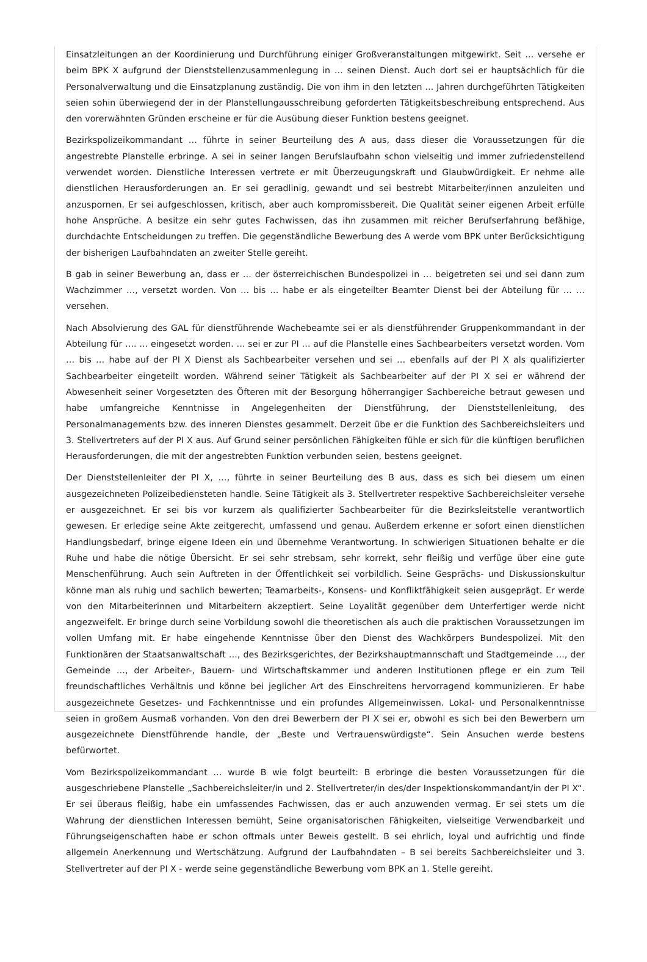Einsatzleitungen an der Koordinierung und Durchführung einiger Großveranstaltungen mitgewirkt. Seit … versehe er beim BPK X aufgrund der Dienststellenzusammenlegung in … seinen Dienst. Auch dort sei er hauptsächlich für die Personalverwaltung und die Einsatzplanung zuständig. Die von ihm in den letzten … Jahren durchgeführten Tätigkeiten seien sohin überwiegend der in der Planstellungausschreibung geforderten Tätigkeitsbeschreibung entsprechend. Aus den vorerwähnten Gründen erscheine er für die Ausübung dieser Funktion bestens geeignet.
Bezirkspolizeikommandant … führte in seiner Beurteilung des A aus, dass dieser die Voraussetzungen für die angestrebte Planstelle erbringe. A sei in seiner langen Berufslaufbahn schon vielseitig und immer zufriedenstellend verwendet worden. Dienstliche Interessen vertrete er mit Überzeugungskraft und Glaubwürdigkeit. Er nehme alle dienstlichen Herausforderungen an. Er sei geradlinig, gewandt und sei bestrebt Mitarbeiter/innen anzuleiten und anzuspornen. Er sei aufgeschlossen, kritisch, aber auch kompromissbereit. Die Qualität seiner eigenen Arbeit erfülle hohe Ansprüche. A besitze ein sehr gutes Fachwissen, das ihn zusammen mit reicher Berufserfahrung befähige, durchdachte Entscheidungen zu treffen. Die gegenständliche Bewerbung des A werde vom BPK unter Berücksichtigung der bisherigen Laufbahndaten an zweiter Stelle gereiht.
B gab in seiner Bewerbung an, dass er … der österreichischen Bundespolizei in … beigetreten sei und sei dann zum Wachzimmer …, versetzt worden. Von … bis … habe er als eingeteilter Beamter Dienst bei der Abteilung für … … versehen.
Nach Absolvierung des GAL für dienstführende Wachebeamte sei er als dienstführender Gruppenkommandant in der Abteilung für …. … eingesetzt worden. … sei er zur PI … auf die Planstelle eines Sachbearbeiters versetzt worden. Vom … bis … habe auf der PI X Dienst als Sachbearbeiter versehen und sei … ebenfalls auf der PI X als qualifizierter Sachbearbeiter eingeteilt worden. Während seiner Tätigkeit als Sachbearbeiter auf der PI X sei er während der Abwesenheit seiner Vorgesetzten des Öfteren mit der Besorgung höherrangiger Sachbereiche betraut gewesen und habe umfangreiche Kenntnisse in Angelegenheiten der Dienstführung, der Dienststellenleitung, des Personalmanagements bzw. des inneren Dienstes gesammelt. Derzeit übe er die Funktion des Sachbereichsleiters und 3. Stellvertreters auf der PI X aus. Auf Grund seiner persönlichen Fähigkeiten fühle er sich für die künftigen beruflichen Herausforderungen, die mit der angestrebten Funktion verbunden seien, bestens geeignet.
Der Dienststellenleiter der PI X, …, führte in seiner Beurteilung des B aus, dass es sich bei diesem um einen ausgezeichneten Polizeibediensteten handle. Seine Tätigkeit als 3. Stellvertreter respektive Sachbereichsleiter versehe er ausgezeichnet. Er sei bis vor kurzem als qualifizierter Sachbearbeiter für die Bezirksleitstelle verantwortlich gewesen. Er erledige seine Akte zeitgerecht, umfassend und genau. Außerdem erkenne er sofort einen dienstlichen Handlungsbedarf, bringe eigene Ideen ein und übernehme Verantwortung. In schwierigen Situationen behalte er die Ruhe und habe die nötige Übersicht. Er sei sehr strebsam, sehr korrekt, sehr fleißig und verfüge über eine gute Menschenführung. Auch sein Auftreten in der Öffentlichkeit sei vorbildlich. Seine Gesprächs- und Diskussionskultur könne man als ruhig und sachlich bewerten; Teamarbeits-, Konsens- und Konfliktfähigkeit seien ausgeprägt. Er werde von den Mitarbeiterinnen und Mitarbeitern akzeptiert. Seine Loyalität gegenüber dem Unterfertiger werde nicht angezweifelt. Er bringe durch seine Vorbildung sowohl die theoretischen als auch die praktischen Voraussetzungen im vollen Umfang mit. Er habe eingehende Kenntnisse über den Dienst des Wachkörpers Bundespolizei. Mit den Funktionären der Staatsanwaltschaft …, des Bezirksgerichtes, der Bezirkshauptmannschaft und Stadtgemeinde …, der Gemeinde …, der Arbeiter-, Bauern- und Wirtschaftskammer und anderen Institutionen pflege er ein zum Teil freundschaftliches Verhältnis und könne bei jeglicher Art des Einschreitens hervorragend kommunizieren. Er habe ausgezeichnete Gesetzes- und Fachkenntnisse und ein profundes Allgemeinwissen. Lokal- und Personalkenntnisse seien in großem Ausmaß vorhanden. Von den drei Bewerbern der PI X sei er, obwohl es sich bei den Bewerbern um ausgezeichnete Dienstführende handle, der „Beste und Vertrauenswürdigste“. Sein Ansuchen werde bestens befürwortet.
Vom Bezirkspolizeikommandant … wurde B wie folgt beurteilt: B erbringe die besten Voraussetzungen für die ausgeschriebene Planstelle „Sachbereichsleiter/in und 2. Stellvertreter/in des/der Inspektionskommandant/in der PI X“. Er sei überaus fleißig, habe ein umfassendes Fachwissen, das er auch anzuwenden vermag. Er sei stets um die Wahrung der dienstlichen Interessen bemüht, Seine organisatorischen Fähigkeiten, vielseitige Verwendbarkeit und Führungseigenschaften habe er schon oftmals unter Beweis gestellt. B sei ehrlich, loyal und aufrichtig und finde allgemein Anerkennung und Wertschätzung. Aufgrund der Laufbahndaten – B sei bereits Sachbereichsleiter und 3. Stellvertreter auf der PI X - werde seine gegenständliche Bewerbung vom BPK an 1. Stelle gereiht.